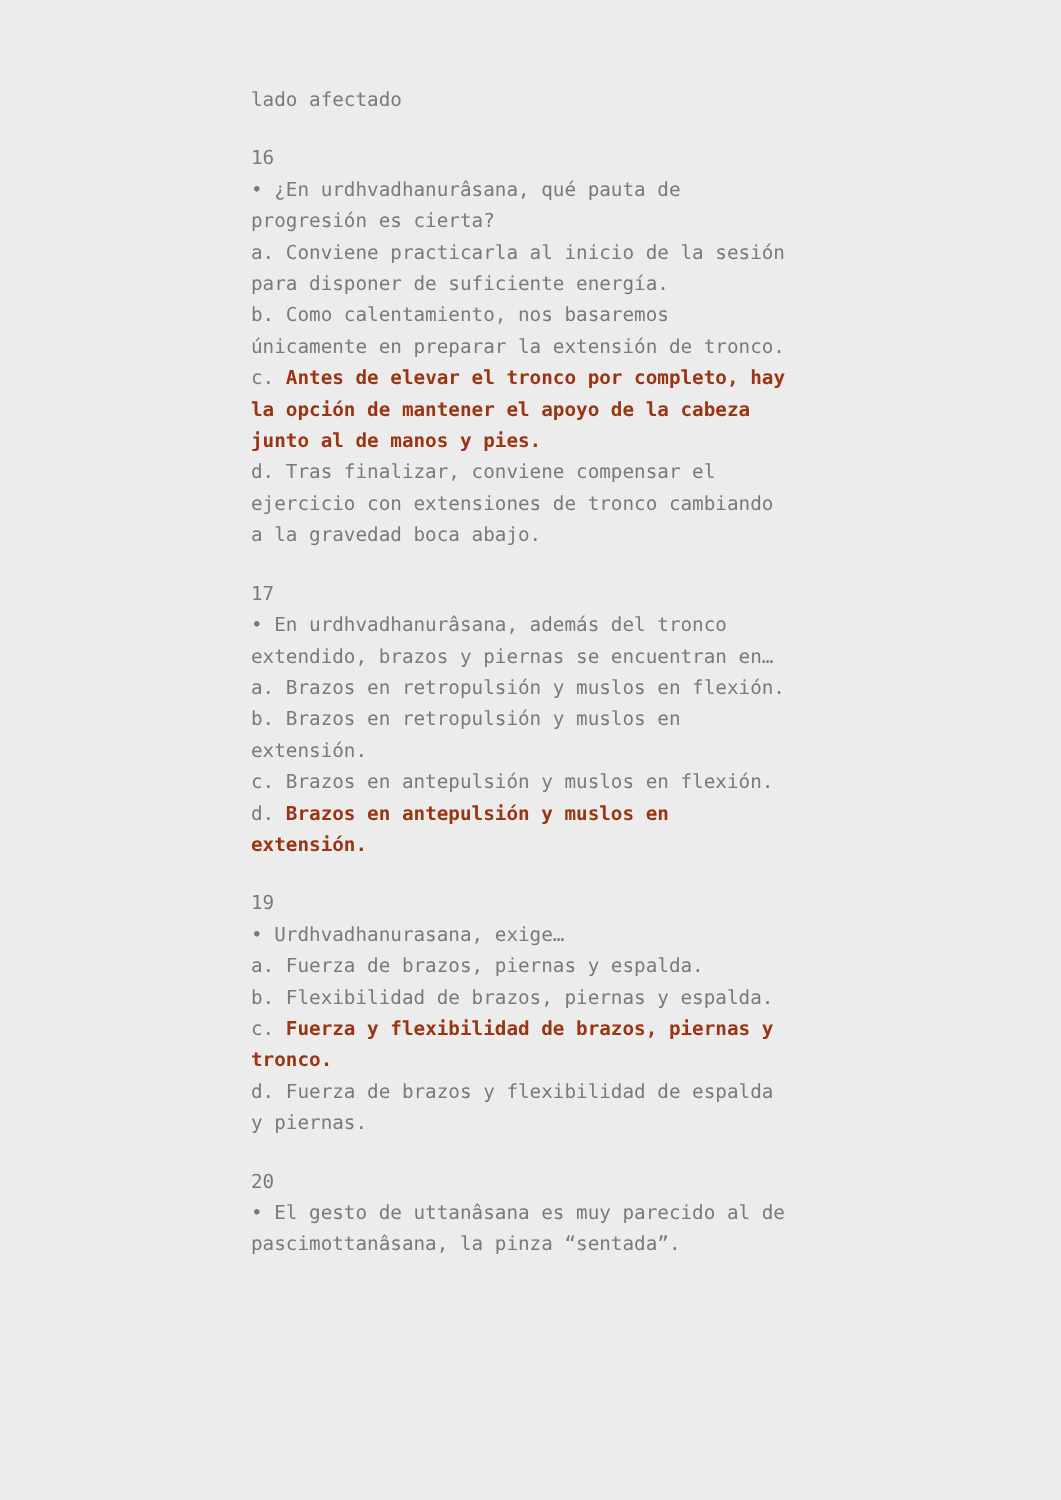lado afectado
16
• ¿En urdhvadhanurâsana, qué pauta de progresión es cierta?
a. Conviene practicarla al inicio de la sesión para disponer de suficiente energía.
b. Como calentamiento, nos basaremos únicamente en preparar la extensión de tronco.
c. Antes de elevar el tronco por completo, hay la opción de mantener el apoyo de la cabeza junto al de manos y pies.
d. Tras finalizar, conviene compensar el ejercicio con extensiones de tronco cambiando a la gravedad boca abajo.
17
• En urdhvadhanurâsana, además del tronco extendido, brazos y piernas se encuentran en…
a. Brazos en retropulsión y muslos en flexión.
b. Brazos en retropulsión y muslos en extensión.
c. Brazos en antepulsión y muslos en flexión.
d. Brazos en antepulsión y muslos en extensión.
19
• Urdhvadhanurasana, exige…
a. Fuerza de brazos, piernas y espalda.
b. Flexibilidad de brazos, piernas y espalda.
c. Fuerza y flexibilidad de brazos, piernas y tronco.
d. Fuerza de brazos y flexibilidad de espalda y piernas.
20
• El gesto de uttanâsana es muy parecido al de pascimottanâsana, la pinza “sentada”.